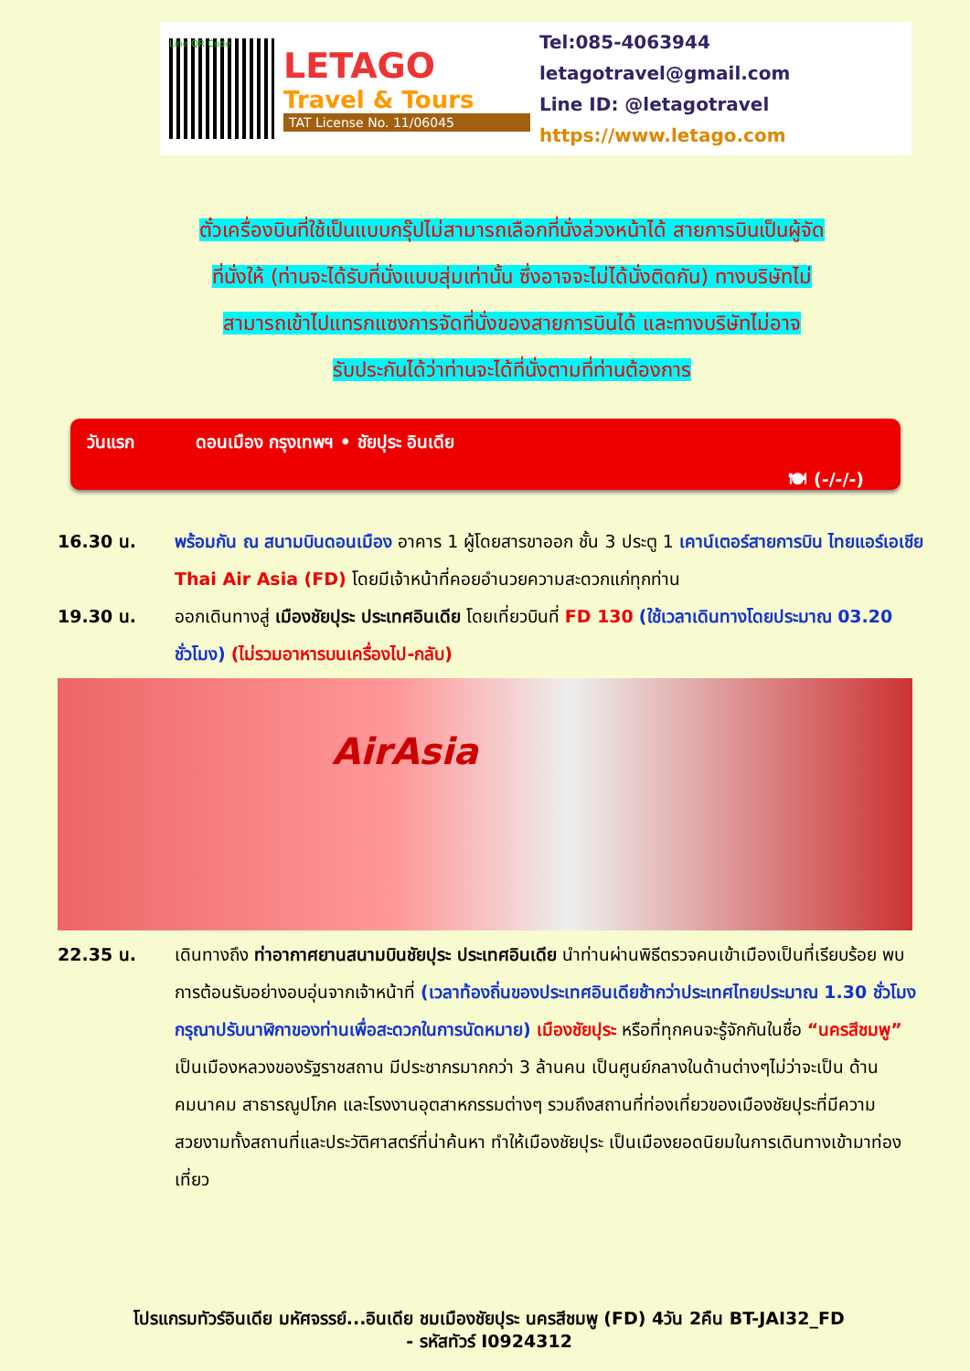Line QR Code
LETAGO
Travel & Tours
TAT License No. 11/06045
Tel:085-4063944
letagotravel@gmail.com
Line ID: @letagotravel
https://www.letago.com
ตั๋วเครื่องบินที่ใช้เป็นแบบกรุ๊ปไม่สามารถเลือกที่นั่งล่วงหน้าได้ สายการบินเป็นผู้จัด
ที่นั่งให้ (ท่านจะได้รับที่นั่งแบบสุ่มเท่านั้น ซึ่งอาจจะไม่ได้นั่งติดกัน) ทางบริษัทไม่
สามารถเข้าไปแทรกแซงการจัดที่นั่งของสายการบินได้ และทางบริษัทไม่อาจ
รับประกันได้ว่าท่านจะได้ที่นั่งตามที่ท่านต้องการ
วันแรก ดอนเมือง กรุงเทพฯ • ชัยปุระ อินเดีย
🍽 (-/-/-)
16.30 น. พร้อมกัน ณ สนามบินดอนเมือง อาคาร 1 ผู้โดยสารขาออก ชั้น 3 ประตู 1 เคาน์เตอร์สายการบิน ไทยแอร์เอเชีย Thai Air Asia (FD) โดยมีเจ้าหน้าที่คอยอำนวยความสะดวกแก่ทุกท่าน
19.30 น. ออกเดินทางสู่ เมืองชัยปุระ ประเทศอินเดีย โดยเที่ยวบินที่ FD 130 (ใช้เวลาเดินทางโดยประมาณ 03.20 ชั่วโมง) (ไม่รวมอาหารบนเครื่องไป-กลับ)
AirAsia
22.35 น. เดินทางถึง ท่าอากาศยานสนามบินชัยปุระ ประเทศอินเดีย นำท่านผ่านพิธีตรวจคนเข้าเมืองเป็นที่เรียบร้อย พบการต้อนรับอย่างอบอุ่นจากเจ้าหน้าที่ (เวลาท้องถิ่นของประเทศอินเดียช้ากว่าประเทศไทยประมาณ 1.30 ชั่วโมง กรุณาปรับนาฬิกาของท่านเพื่อสะดวกในการนัดหมาย) เมืองชัยปุระ หรือที่ทุกคนจะรู้จักกันในชื่อ “นครสีชมพู” เป็นเมืองหลวงของรัฐราชสถาน มีประชากรมากกว่า 3 ล้านคน เป็นศูนย์กลางในด้านต่างๆไม่ว่าจะเป็น ด้านคมนาคม สาธารณูปโภค และโรงงานอุตสาหกรรมต่างๆ รวมถึงสถานที่ท่องเที่ยวของเมืองชัยปุระที่มีความสวยงามทั้งสถานที่และประวัติศาสตร์ที่น่าค้นหา ทำให้เมืองชัยปุระ เป็นเมืองยอดนิยมในการเดินทางเข้ามาท่องเที่ยว
โปรแกรมทัวร์อินเดีย มหัศจรรย์...อินเดีย ชมเมืองชัยปุระ นครสีชมพู (FD) 4วัน 2คืน BT-JAI32_FD
- รหัสทัวร์ I0924312